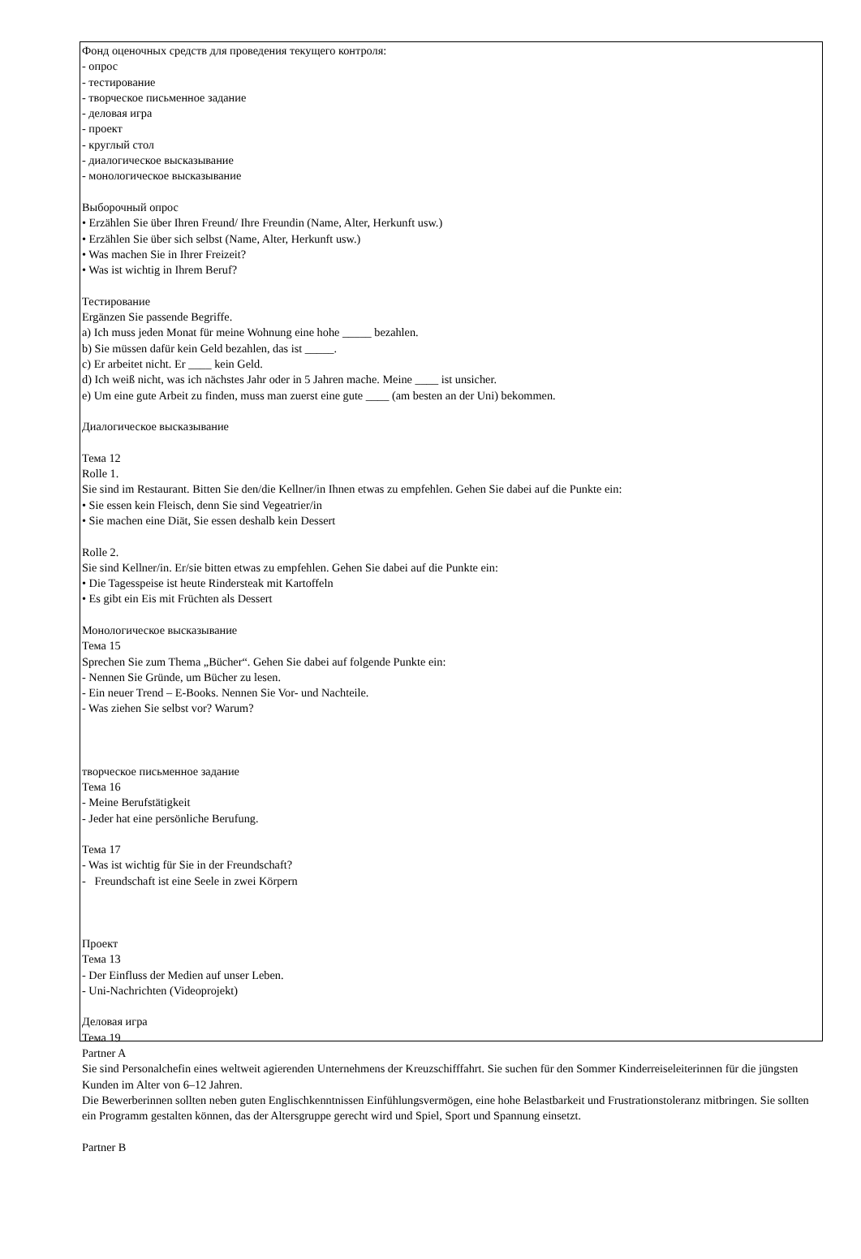Фонд оценочных средств для проведения текущего контроля:
- опрос
- тестирование
- творческое письменное задание
- деловая игра
- проект
- круглый стол
- диалогическое высказывание
- монологическое высказывание
Выборочный опрос
• Erzählen Sie über Ihren Freund/ Ihre Freundin (Name, Alter, Herkunft usw.)
• Erzählen Sie über sich selbst (Name, Alter, Herkunft usw.)
• Was machen Sie in Ihrer Freizeit?
• Was ist wichtig in Ihrem Beruf?
Тестирование
Ergänzen Sie passende Begriffe.
a) Ich muss jeden Monat für meine Wohnung eine hohe _____ bezahlen.
b) Sie müssen dafür kein Geld bezahlen, das ist _____.
c) Er arbeitet nicht. Er ____ kein Geld.
d) Ich weiß nicht, was ich nächstes Jahr oder in 5 Jahren mache. Meine ____ ist unsicher.
e) Um eine gute Arbeit zu finden, muss man zuerst eine gute ____ (am besten an der Uni) bekommen.
Диалогическое высказывание
Тема 12
Rolle 1.
Sie sind im Restaurant. Bitten Sie den/die Kellner/in Ihnen etwas zu empfehlen. Gehen Sie dabei auf die Punkte ein:
• Sie essen kein Fleisch, denn Sie sind Vegeatrier/in
• Sie machen eine Diät, Sie essen deshalb kein Dessert
Rolle 2.
Sie sind Kellner/in. Er/sie bitten etwas zu empfehlen. Gehen Sie dabei auf die Punkte ein:
• Die Tagesspeise ist heute Rindersteak mit Kartoffeln
• Es gibt ein Eis mit Früchten als Dessert
Монологическое высказывание
Тема 15
Sprechen Sie zum Thema „Bücher“. Gehen Sie dabei auf folgende Punkte ein:
- Nennen Sie Gründe, um Bücher zu lesen.
- Ein neuer Trend – E-Books. Nennen Sie Vor- und Nachteile.
- Was ziehen Sie selbst vor? Warum?
творческое письменное задание
Тема 16
- Meine Berufstätigkeit
- Jeder hat eine persönliche Berufung.
Тема 17
- Was ist wichtig für Sie in der Freundschaft?
- Freundschaft ist eine Seele in zwei Körpern
Проект
Тема 13
- Der Einfluss der Medien auf unser Leben.
- Uni-Nachrichten (Videoprojekt)
Деловая игра
Тема 19
Partner A
Sie sind Personalchefin eines weltweit agierenden Unternehmens der Kreuzschifffahrt. Sie suchen für den Sommer Kinderreiseleiterinnen für die jüngsten Kunden im Alter von 6–12 Jahren.
Die Bewerberinnen sollten neben guten Englischkenntnissen Einfühlungsvermögen, eine hohe Belastbarkeit und Frustrationstoleranz mitbringen. Sie sollten ein Programm gestalten können, das der Altersgruppe gerecht wird und Spiel, Sport und Spannung einsetzt.
Partner B